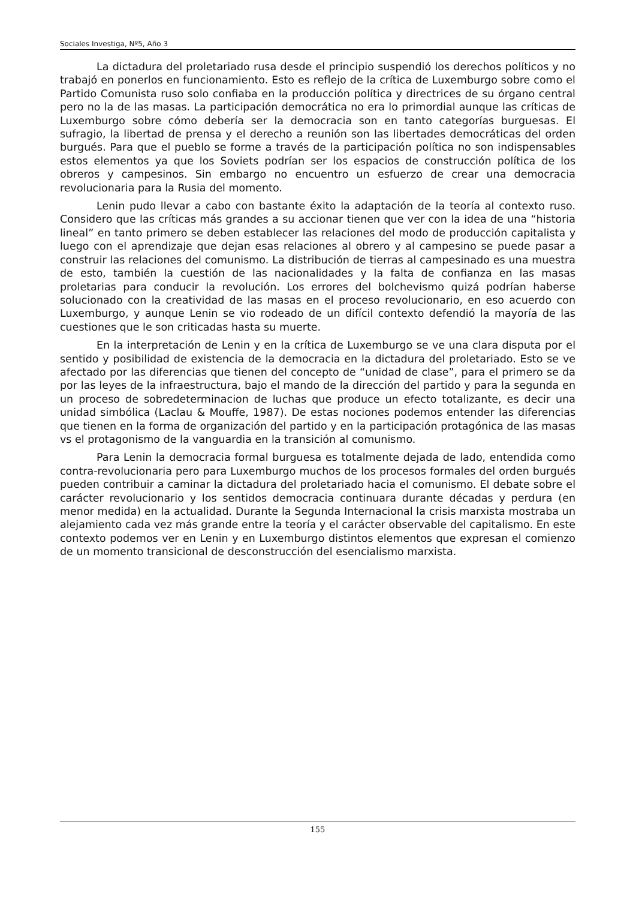Sociales Investiga, Nº5, Año 3
La dictadura del proletariado rusa desde el principio suspendió los derechos políticos y no trabajó en ponerlos en funcionamiento. Esto es reflejo de la crítica de Luxemburgo sobre como el Partido Comunista ruso solo confiaba en la producción política y directrices de su órgano central pero no la de las masas. La participación democrática no era lo primordial aunque las críticas de Luxemburgo sobre cómo debería ser la democracia son en tanto categorías burguesas. El sufragio, la libertad de prensa y el derecho a reunión son las libertades democráticas del orden burgués. Para que el pueblo se forme a través de la participación política no son indispensables estos elementos ya que los Soviets podrían ser los espacios de construcción política de los obreros y campesinos. Sin embargo no encuentro un esfuerzo de crear una democracia revolucionaria para la Rusia del momento.
Lenin pudo llevar a cabo con bastante éxito la adaptación de la teoría al contexto ruso. Considero que las críticas más grandes a su accionar tienen que ver con la idea de una “historia lineal” en tanto primero se deben establecer las relaciones del modo de producción capitalista y luego con el aprendizaje que dejan esas relaciones al obrero y al campesino se puede pasar a construir las relaciones del comunismo. La distribución de tierras al campesinado es una muestra de esto, también la cuestión de las nacionalidades y la falta de confianza en las masas proletarias para conducir la revolución. Los errores del bolchevismo quizá podrían haberse solucionado con la creatividad de las masas en el proceso revolucionario, en eso acuerdo con Luxemburgo, y aunque Lenin se vio rodeado de un difícil contexto defendió la mayoría de las cuestiones que le son criticadas hasta su muerte.
En la interpretación de Lenin y en la crítica de Luxemburgo se ve una clara disputa por el sentido y posibilidad de existencia de la democracia en la dictadura del proletariado. Esto se ve afectado por las diferencias que tienen del concepto de “unidad de clase”, para el primero se da por las leyes de la infraestructura, bajo el mando de la dirección del partido y para la segunda en un proceso de sobredeterminacion de luchas que produce un efecto totalizante, es decir una unidad simbólica (Laclau & Mouffe, 1987). De estas nociones podemos entender las diferencias que tienen en la forma de organización del partido y en la participación protagónica de las masas vs el protagonismo de la vanguardia en la transición al comunismo.
Para Lenin la democracia formal burguesa es totalmente dejada de lado, entendida como contra-revolucionaria pero para Luxemburgo muchos de los procesos formales del orden burgués pueden contribuir a caminar la dictadura del proletariado hacia el comunismo. El debate sobre el carácter revolucionario y los sentidos democracia continuara durante décadas y perdura (en menor medida) en la actualidad. Durante la Segunda Internacional la crisis marxista mostraba un alejamiento cada vez más grande entre la teoría y el carácter observable del capitalismo. En este contexto podemos ver en Lenin y en Luxemburgo distintos elementos que expresan el comienzo de un momento transicional de desconstrucción del esencialismo marxista.
155